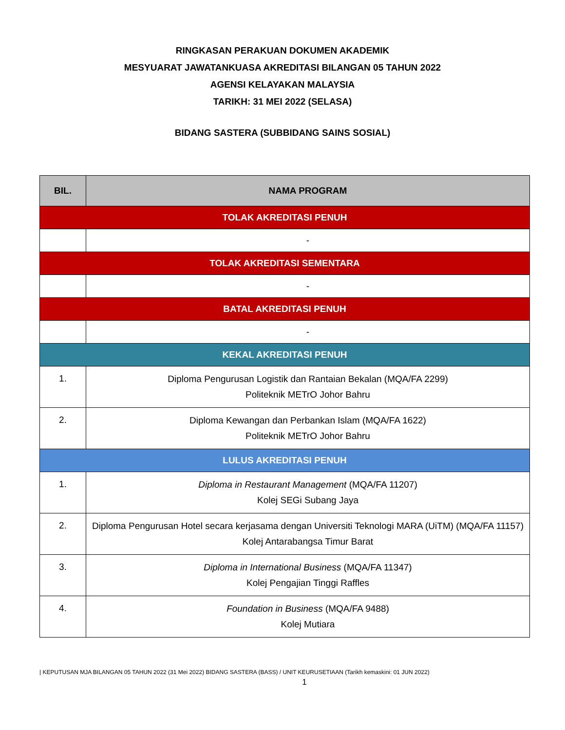RINGKASAN PERAKUAN DOKUMEN AKADEMIK
MESYUARAT JAWATANKUASA AKREDITASI BILANGAN 05 TAHUN 2022
AGENSI KELAYAKAN MALAYSIA
TARIKH: 31 MEI 2022 (SELASA)
BIDANG SASTERA (SUBBIDANG SAINS SOSIAL)
| BIL. | NAMA PROGRAM |
| --- | --- |
| TOLAK AKREDITASI PENUH | |
| | - |
| TOLAK AKREDITASI SEMENTARA | |
| | - |
| BATAL AKREDITASI PENUH | |
| | - |
| KEKAL AKREDITASI PENUH | |
| 1. | Diploma Pengurusan Logistik dan Rantaian Bekalan (MQA/FA 2299) Politeknik METrO Johor Bahru |
| 2. | Diploma Kewangan dan Perbankan Islam (MQA/FA 1622) Politeknik METrO Johor Bahru |
| LULUS AKREDITASI PENUH | |
| 1. | Diploma in Restaurant Management (MQA/FA 11207) Kolej SEGi Subang Jaya |
| 2. | Diploma Pengurusan Hotel secara kerjasama dengan Universiti Teknologi MARA (UiTM) (MQA/FA 11157) Kolej Antarabangsa Timur Barat |
| 3. | Diploma in International Business (MQA/FA 11347) Kolej Pengajian Tinggi Raffles |
| 4. | Foundation in Business (MQA/FA 9488) Kolej Mutiara |
| KEPUTUSAN MJA BILANGAN 05 TAHUN 2022 (31 Mei 2022) BIDANG SASTERA (BASS) / UNIT KEURUSETIAAN (Tarikh kemaskini: 01 JUN 2022)
1